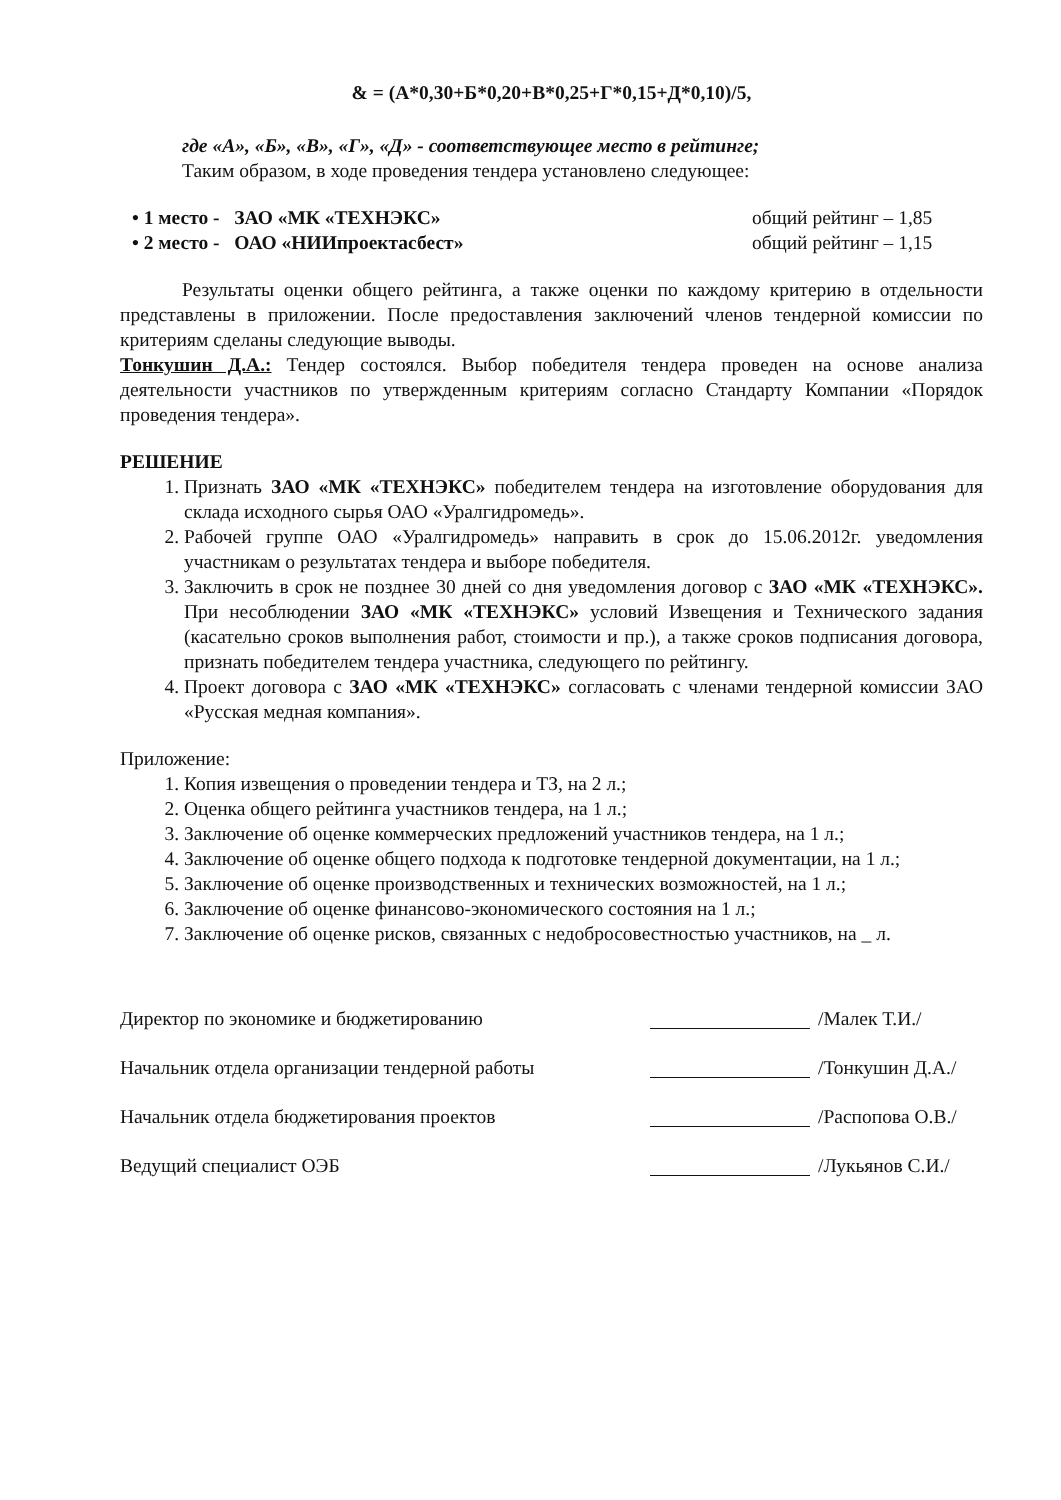& = (А*0,30+Б*0,20+В*0,25+Г*0,15+Д*0,10)/5,
где «А», «Б», «В», «Г», «Д» - соответствующее место в рейтинге;
Таким образом, в ходе проведения тендера установлено следующее:
• 1 место - ЗАО «МК «ТЕХНЭКС» общий рейтинг – 1,85
• 2 место - ОАО «НИИпроектасбест» общий рейтинг – 1,15
Результаты оценки общего рейтинга, а также оценки по каждому критерию в отдельности представлены в приложении. После предоставления заключений членов тендерной комиссии по критериям сделаны следующие выводы.
Тонкушин Д.А.: Тендер состоялся. Выбор победителя тендера проведен на основе анализа деятельности участников по утвержденным критериям согласно Стандарту Компании «Порядок проведения тендера».
РЕШЕНИЕ
1. Признать ЗАО «МК «ТЕХНЭКС» победителем тендера на изготовление оборудования для склада исходного сырья ОАО «Уралгидромедь».
2. Рабочей группе ОАО «Уралгидромедь» направить в срок до 15.06.2012г. уведомления участникам о результатах тендера и выборе победителя.
3. Заключить в срок не позднее 30 дней со дня уведомления договор с ЗАО «МК «ТЕХНЭКС». При несоблюдении ЗАО «МК «ТЕХНЭКС» условий Извещения и Технического задания (касательно сроков выполнения работ, стоимости и пр.), а также сроков подписания договора, признать победителем тендера участника, следующего по рейтингу.
4. Проект договора с ЗАО «МК «ТЕХНЭКС» согласовать с членами тендерной комиссии ЗАО «Русская медная компания».
Приложение:
1. Копия извещения о проведении тендера и ТЗ, на 2 л.;
2. Оценка общего рейтинга участников тендера, на 1 л.;
3. Заключение об оценке коммерческих предложений участников тендера, на 1 л.;
4. Заключение об оценке общего подхода к подготовке тендерной документации, на 1 л.;
5. Заключение об оценке производственных и технических возможностей, на 1 л.;
6. Заключение об оценке финансово-экономического состояния на 1 л.;
7. Заключение об оценке рисков, связанных с недобросовестностью участников, на _ л.
Директор по экономике и бюджетированию /Малек Т.И./
Начальник отдела организации тендерной работы /Тонкушин Д.А./
Начальник отдела бюджетирования проектов /Распопова О.В./
Ведущий специалист ОЭБ /Лукьянов С.И./